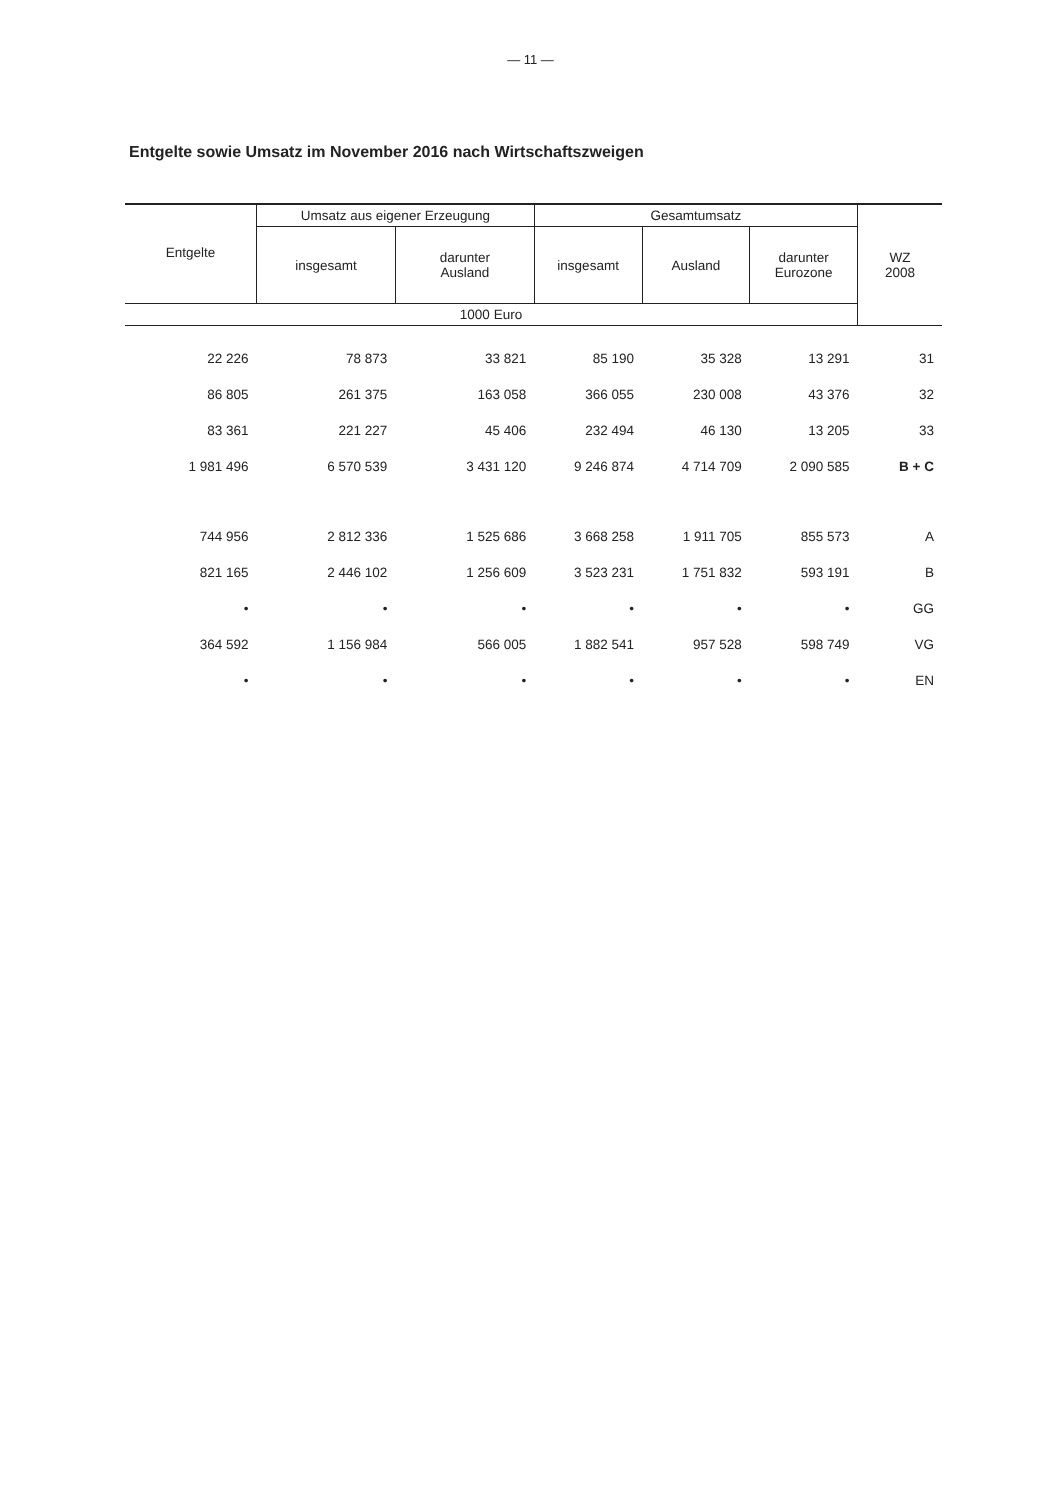— 11 —
Entgelte sowie Umsatz im November 2016 nach Wirtschaftszweigen
| Entgelte | Umsatz aus eigener Erzeugung | | Gesamtumsatz | | | WZ 2008 |
| --- | --- | --- | --- | --- | --- | --- |
| | insgesamt | darunter Ausland | insgesamt | Ausland | darunter Eurozone | |
| 1000 Euro | | | | | | |
| 22 226 | 78 873 | 33 821 | 85 190 | 35 328 | 13 291 | 31 |
| 86 805 | 261 375 | 163 058 | 366 055 | 230 008 | 43 376 | 32 |
| 83 361 | 221 227 | 45 406 | 232 494 | 46 130 | 13 205 | 33 |
| 1 981 496 | 6 570 539 | 3 431 120 | 9 246 874 | 4 714 709 | 2 090 585 | B + C |
| 744 956 | 2 812 336 | 1 525 686 | 3 668 258 | 1 911 705 | 855 573 | A |
| 821 165 | 2 446 102 | 1 256 609 | 3 523 231 | 1 751 832 | 593 191 | B |
| • | • | • | • | • | • | GG |
| 364 592 | 1 156 984 | 566 005 | 1 882 541 | 957 528 | 598 749 | VG |
| • | • | • | • | • | • | EN |